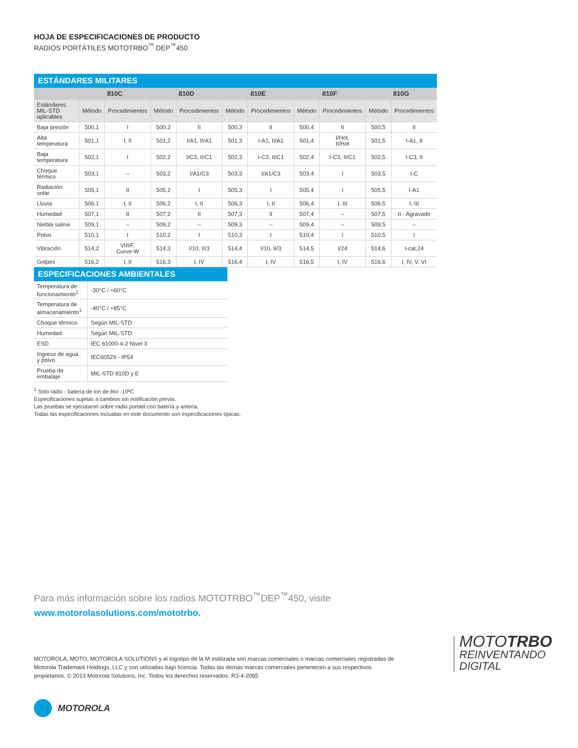HOJA DE ESPECIFICACIONES DE PRODUCTO
RADIOS PORTÁTILES MOTOTRBO<sup>™</sup> DEP<sup>™</sup>450
ESTÁNDARES MILITARES
| | 810C | | 810D | | 810E | | 810F | | 810G | |
| --- | --- | --- | --- | --- | --- | --- | --- | --- | --- | --- |
| Estándares MIL-STD aplicables | Método | Procedimientos | Método | Procedimientos | Método | Procedimientos | Método | Procedimientos | Método | Procedimientos |
| Baja presión | 500,1 | I | 500,2 | II | 500,3 | II | 500,4 | II | 500,5 | II |
| Alta temperatura | 501,1 | I, II | 501,2 | I/A1, II/A1 | 501,3 | I-A1, II/A1 | 501,4 | I/Hot, II/Hot | 501,5 | I-A1, II |
| Baja temperatura | 502,1 | I | 502,2 | I/C3, II/C1 | 502,3 | I-C3, II/C1 | 502,4 | I-C3, II/C1 | 502,5 | I-C3, II |
| Choque térmico | 503,1 | – | 503,2 | I/A1/C3 | 503,3 | I/A1/C3 | 503,4 | I | 503,5 | I-C |
| Radiación solar | 505,1 | II | 505,2 | I | 505,3 | I | 505,4 | I | 505,5 | I-A1 |
| Lluvia | 506,1 | I, II | 506,2 | I, II | 506,3 | I, II | 506,4 | I, III | 506,5 | I, III |
| Humedad | 507,1 | II | 507,2 | II | 507,3 | II | 507,4 | – | 507,5 | II - Agravado |
| Niebla salina | 509,1 | – | 509,2 | – | 509,3 | – | 509,4 | – | 509,5 | – |
| Polvo | 510,1 | I | 510,2 | I | 510,3 | I | 510,4 | I | 510,5 | I |
| Vibración | 514,2 | VIII/F, Curve-W | 514,3 | I/10, II/3 | 514,4 | I/10, II/3 | 514,5 | I/24 | 514,6 | I-cat,24 |
| Golpes | 516,2 | I, II | 516,3 | I, IV | 516,4 | I, IV | 516,5 | I, IV | 516,6 | I, IV, V, VI |
ESPECIFICACIONES AMBIENTALES
| Temperatura de funcionamiento<sup>1</sup> | -30°C / +60°C |
| Temperatura de almacenamiento<sup>1</sup> | -40°C / +85°C |
| Choque térmico | Según MIL-STD |
| Humedad | Según MIL-STD |
| ESD | IEC 61000-4-2 Nivel 3 |
| Ingreso de agua y polvo | IEC60529 - IP54 |
| Prueba de embalaje | MIL-STD 810D y E |
<sup>1</sup> Solo radio - batería de ion de litio -10ºC
Especificaciones sujetas a cambios sin notificación previa.
Las pruebas se ejecutaron sobre radio portátil con batería y antena.
Todas las especificaciones incluidas en este documento son especificaciones típicas.
Para más información sobre los radios MOTOTRBO<sup>™</sup>DEP<sup>™</sup>450, visite
www.motorolasolutions.com/mototrbo.
MOTOROLA, MOTO, MOTOROLA SOLUTIONS y el logotipo de la M estilizada son marcas comerciales o marcas comerciales registradas de Motorola Trademark Holdings, LLC y son utilizadas bajo licencia. Todas las demás marcas comerciales pertenecen a sus respectivos propietarios. © 2013 Motorola Solutions, Inc. Todos los derechos reservados. R3-4-2065
MOTOTRBO
REINVENTANDO
DIGITAL
MOTOROLA